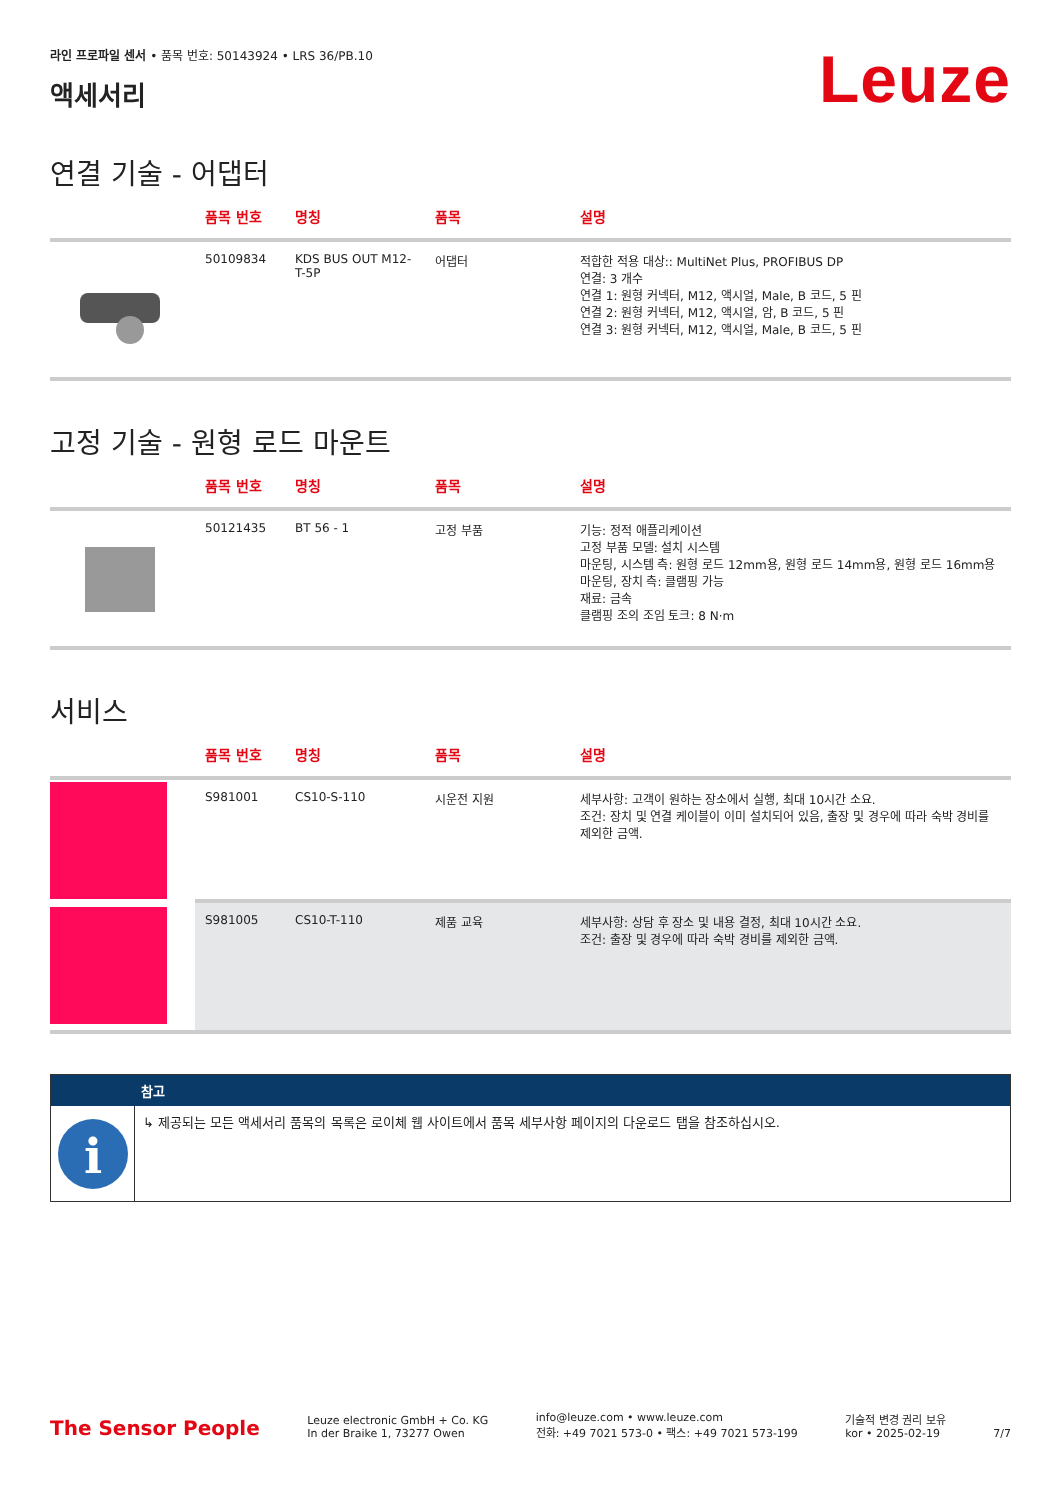라인 프로파일 센서 • 품목 번호: 50143924 • LRS 36/PB.10
액세서리
Leuze
연결 기술 - 어댑터
| | 품목 번호 | 명칭 | 품목 | 설명 |
| --- | --- | --- | --- | --- |
| | 50109834 | KDS BUS OUT M12-T-5P | 어댑터 | 적합한 적용 대상:: MultiNet Plus, PROFIBUS DP 연결: 3 개수 연결 1: 원형 커넥터, M12, 액시얼, Male, B 코드, 5 핀 연결 2: 원형 커넥터, M12, 액시얼, 암, B 코드, 5 핀 연결 3: 원형 커넥터, M12, 액시얼, Male, B 코드, 5 핀 |
고정 기술 - 원형 로드 마운트
| | 품목 번호 | 명칭 | 품목 | 설명 |
| --- | --- | --- | --- | --- |
| | 50121435 | BT 56 - 1 | 고정 부품 | 기능: 정적 애플리케이션 고정 부품 모델: 설치 시스템 마운팅, 시스템 측: 원형 로드 12mm용, 원형 로드 14mm용, 원형 로드 16mm용 마운팅, 장치 측: 클램핑 가능 재료: 금속 클램핑 조의 조임 토크: 8 N·m |
서비스
| | 품목 번호 | 명칭 | 품목 | 설명 |
| --- | --- | --- | --- | --- |
| | S981001 | CS10-S-110 | 시운전 지원 | 세부사항: 고객이 원하는 장소에서 실행, 최대 10시간 소요. 조건: 장치 및 연결 케이블이 이미 설치되어 있음, 출장 및 경우에 따라 숙박 경비를 제외한 금액. |
| | S981005 | CS10-T-110 | 제품 교육 | 세부사항: 상담 후 장소 및 내용 결정, 최대 10시간 소요. 조건: 출장 및 경우에 따라 숙박 경비를 제외한 금액. |
참고
i
↳ 제공되는 모든 액세서리 품목의 목록은 로이체 웹 사이트에서 품목 세부사항 페이지의 다운로드 탭을 참조하십시오.
The Sensor People
Leuze electronic GmbH + Co. KG
In der Braike 1, 73277 Owen
info@leuze.com • www.leuze.com
전화: +49 7021 573-0 • 팩스: +49 7021 573-199
기술적 변경 권리 보유
kor • 2025-02-19
7/7